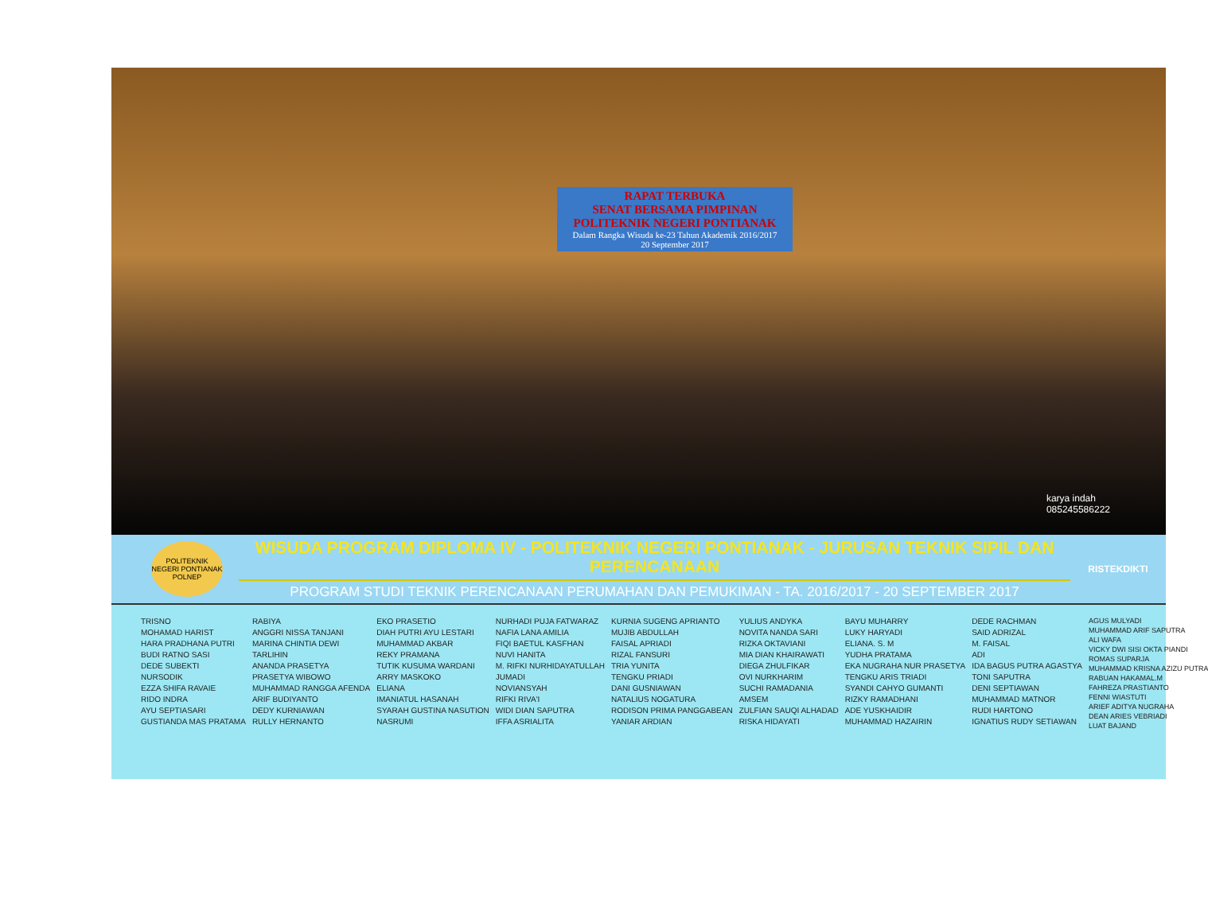RAPAT TERBUKA
SENAT BERSAMA PIMPINAN
POLITEKNIK NEGERI PONTIANAK
Dalam Rangka Wisuda ke-23 Tahun Akademik 2016/2017
20 September 2017
karya indah
085245586222
POLITEKNIK NEGERI PONTIANAK
POLNEP
WISUDA PROGRAM DIPLOMA IV - POLITEKNIK NEGERI PONTIANAK - JURUSAN TEKNIK SIPIL DAN PERENCANAAN
PROGRAM STUDI TEKNIK PERENCANAAN PERUMAHAN DAN PEMUKIMAN - TA. 2016/2017 - 20 SEPTEMBER 2017
RISTEKDIKTI
TRISNO
MOHAMAD HARIST
HARA PRADHANA PUTRI
BUDI RATNO SASI
DEDE SUBEKTI
NURSODIK
EZZA SHIFA RAVAIE
RIDO INDRA
AYU SEPTIASARI
GUSTIANDA MAS PRATAMA
RABIYA
ANGGRI NISSA TANJANI
MARINA CHINTIA DEWI
TARLIHIN
ANANDA PRASETYA
PRASETYA WIBOWO
MUHAMMAD RANGGA AFENDA
ARIF BUDIYANTO
DEDY KURNIAWAN
RULLY HERNANTO
EKO PRASETIO
DIAH PUTRI AYU LESTARI
MUHAMMAD AKBAR
REKY PRAMANA
TUTIK KUSUMA WARDANI
ARRY MASKOKO
ELIANA
IMANIATUL HASANAH
SYARAH GUSTINA NASUTION
NASRUMI
NURHADI PUJA FATWARAZ
NAFIA LANA AMILIA
FIQI BAETUL KASFHAN
NUVI HANITA
M. RIFKI NURHIDAYATULLAH
JUMADI
NOVIANSYAH
RIFKI RIVA'I
WIDI DIAN SAPUTRA
IFFA ASRIALITA
KURNIA SUGENG APRIANTO
MUJIB ABDULLAH
FAISAL APRIADI
RIZAL FANSURI
TRIA YUNITA
TENGKU PRIADI
DANI GUSNIAWAN
NATALIUS NOGATURA
RODISON PRIMA PANGGABEAN
YANIAR ARDIAN
YULIUS ANDYKA
NOVITA NANDA SARI
RIZKA OKTAVIANI
MIA DIAN KHAIRAWATI
DIEGA ZHULFIKAR
OVI NURKHARIM
SUCHI RAMADANIA
AMSEM
ZULFIAN SAUQI ALHADAD
RISKA HIDAYATI
BAYU MUHARRY
LUKY HARYADI
ELIANA. S. M
YUDHA PRATAMA
EKA NUGRAHA NUR PRASETYA
TENGKU ARIS TRIADI
SYANDI CAHYO GUMANTI
RIZKY RAMADHANI
ADE YUSKHAIDIR
MUHAMMAD HAZAIRIN
DEDE RACHMAN
SAID ADRIZAL
M. FAISAL
ADI
IDA BAGUS PUTRA AGASTYA
TONI SAPUTRA
DENI SEPTIAWAN
MUHAMMAD MATNOR
RUDI HARTONO
IGNATIUS RUDY SETIAWAN
AGUS MULYADI
MUHAMMAD ARIF SAPUTRA
ALI WAFA
VICKY DWI SISI OKTA PIANDI
ROMAS SUPARJA
MUHAMMAD KRISNA AZIZU PUTRA
RABUAN HAKAMAL.M
FAHREZA PRASTIANTO
FENNI WIASTUTI
ARIEF ADITYA NUGRAHA
DEAN ARIES VEBRIADI
LUAT BAJAND